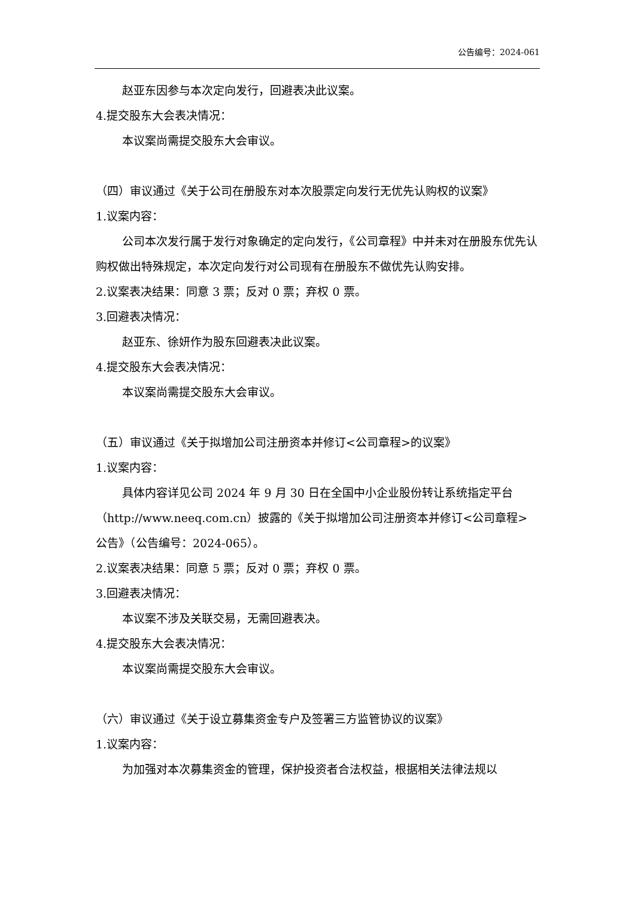公告编号：2024-061
赵亚东因参与本次定向发行，回避表决此议案。
4.提交股东大会表决情况：
本议案尚需提交股东大会审议。
（四）审议通过《关于公司在册股东对本次股票定向发行无优先认购权的议案》
1.议案内容：
公司本次发行属于发行对象确定的定向发行，《公司章程》中并未对在册股东优先认购权做出特殊规定，本次定向发行对公司现有在册股东不做优先认购安排。
2.议案表决结果：同意 3 票；反对 0 票；弃权 0 票。
3.回避表决情况：
赵亚东、徐妍作为股东回避表决此议案。
4.提交股东大会表决情况：
本议案尚需提交股东大会审议。
（五）审议通过《关于拟增加公司注册资本并修订<公司章程>的议案》
1.议案内容：
具体内容详见公司 2024 年 9 月 30 日在全国中小企业股份转让系统指定平台（http://www.neeq.com.cn）披露的《关于拟增加公司注册资本并修订<公司章程>公告》（公告编号：2024-065）。
2.议案表决结果：同意 5 票；反对 0 票；弃权 0 票。
3.回避表决情况：
本议案不涉及关联交易，无需回避表决。
4.提交股东大会表决情况：
本议案尚需提交股东大会审议。
（六）审议通过《关于设立募集资金专户及签署三方监管协议的议案》
1.议案内容：
为加强对本次募集资金的管理，保护投资者合法权益，根据相关法律法规以